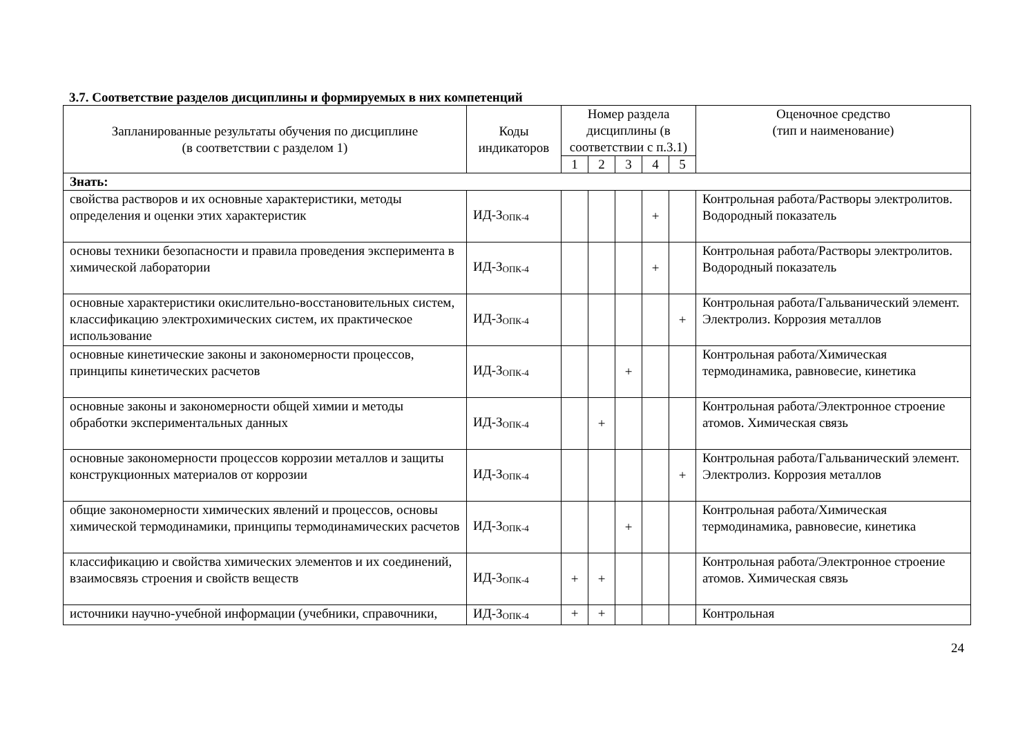3.7. Соответствие разделов дисциплины и формируемых в них компетенций
| Запланированные результаты обучения по дисциплине (в соответствии с разделом 1) | Коды индикаторов | Номер раздела дисциплины (в соответствии с п.3.1) | | | | | Оценочное средство (тип и наименование) |
| --- | --- | --- | --- | --- | --- | --- | --- |
| | | 1 | 2 | 3 | 4 | 5 | |
| Знать: | | | | | | | |
| свойства растворов и их основные характеристики, методы определения и оценки этих характеристик | ИД-З<sub>ОПК-4</sub> | | | | + | | Контрольная работа/Растворы электролитов. Водородный показатель |
| основы техники безопасности и правила проведения эксперимента в химической лаборатории | ИД-З<sub>ОПК-4</sub> | | | | + | | Контрольная работа/Растворы электролитов. Водородный показатель |
| основные характеристики окислительно-восстановительных систем, классификацию электрохимических систем, их практическое использование | ИД-З<sub>ОПК-4</sub> | | | | | + | Контрольная работа/Гальванический элемент. Электролиз. Коррозия металлов |
| основные кинетические законы и закономерности процессов, принципы кинетических расчетов | ИД-З<sub>ОПК-4</sub> | | | + | | | Контрольная работа/Химическая термодинамика, равновесие, кинетика |
| основные законы и закономерности общей химии и методы обработки экспериментальных данных | ИД-З<sub>ОПК-4</sub> | | + | | | | Контрольная работа/Электронное строение атомов. Химическая связь |
| основные закономерности процессов коррозии металлов и защиты конструкционных материалов от коррозии | ИД-З<sub>ОПК-4</sub> | | | | | + | Контрольная работа/Гальванический элемент. Электролиз. Коррозия металлов |
| общие закономерности химических явлений и процессов, основы химической термодинамики, принципы термодинамических расчетов | ИД-З<sub>ОПК-4</sub> | | | + | | | Контрольная работа/Химическая термодинамика, равновесие, кинетика |
| классификацию и свойства химических элементов и их соединений, взаимосвязь строения и свойств веществ | ИД-З<sub>ОПК-4</sub> | + | + | | | | Контрольная работа/Электронное строение атомов. Химическая связь |
| источники научно-учебной информации (учебники, справочники, | ИД-З<sub>ОПК-4</sub> | + | + | | | | Контрольная |
24